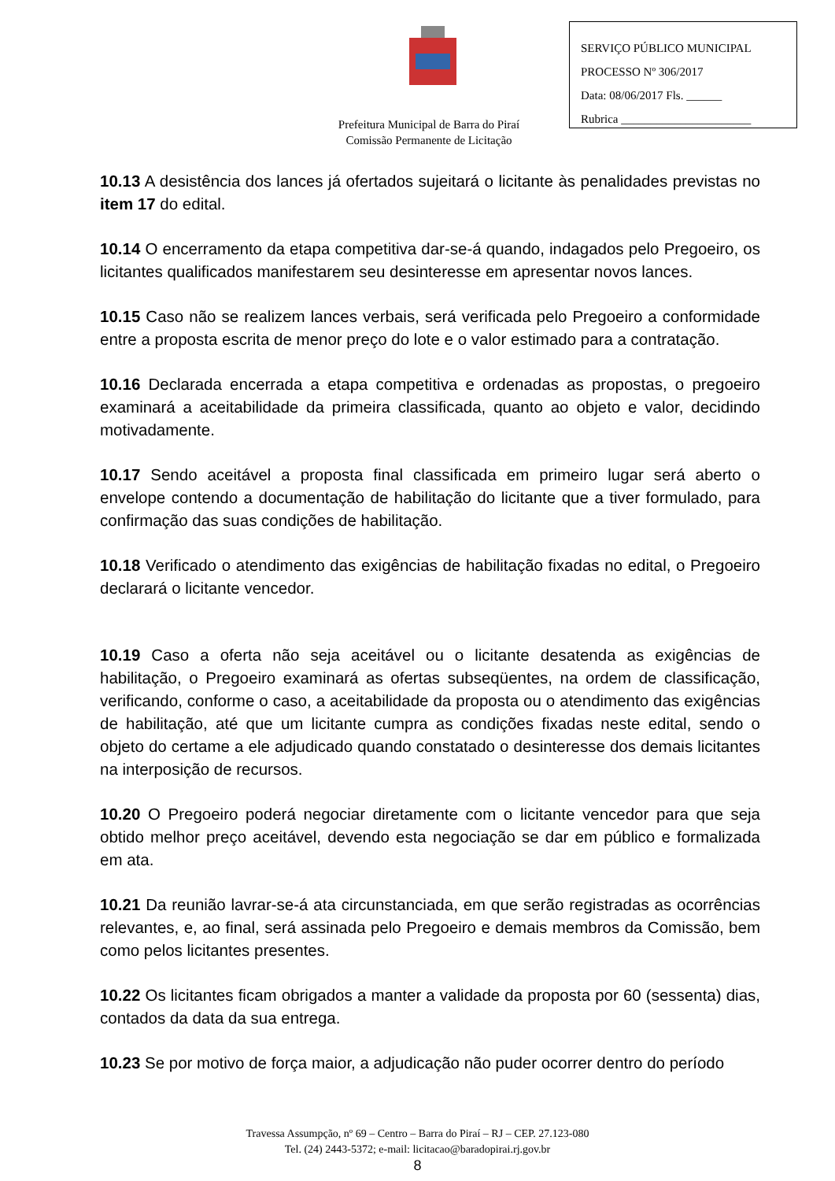Prefeitura Municipal de Barra do Piraí
Comissão Permanente de Licitação
SERVIÇO PÚBLICO MUNICIPAL
PROCESSO Nº 306/2017
Data: 08/06/2017 Fls. ______
Rubrica ______________________
10.13 A desistência dos lances já ofertados sujeitará o licitante às penalidades previstas no item 17 do edital.
10.14 O encerramento da etapa competitiva dar-se-á quando, indagados pelo Pregoeiro, os licitantes qualificados manifestarem seu desinteresse em apresentar novos lances.
10.15 Caso não se realizem lances verbais, será verificada pelo Pregoeiro a conformidade entre a proposta escrita de menor preço do lote e o valor estimado para a contratação.
10.16 Declarada encerrada a etapa competitiva e ordenadas as propostas, o pregoeiro examinará a aceitabilidade da primeira classificada, quanto ao objeto e valor, decidindo motivadamente.
10.17 Sendo aceitável a proposta final classificada em primeiro lugar será aberto o envelope contendo a documentação de habilitação do licitante que a tiver formulado, para confirmação das suas condições de habilitação.
10.18 Verificado o atendimento das exigências de habilitação fixadas no edital, o Pregoeiro declarará o licitante vencedor.
10.19 Caso a oferta não seja aceitável ou o licitante desatenda as exigências de habilitação, o Pregoeiro examinará as ofertas subseqüentes, na ordem de classificação, verificando, conforme o caso, a aceitabilidade da proposta ou o atendimento das exigências de habilitação, até que um licitante cumpra as condições fixadas neste edital, sendo o objeto do certame a ele adjudicado quando constatado o desinteresse dos demais licitantes na interposição de recursos.
10.20 O Pregoeiro poderá negociar diretamente com o licitante vencedor para que seja obtido melhor preço aceitável, devendo esta negociação se dar em público e formalizada em ata.
10.21 Da reunião lavrar-se-á ata circunstanciada, em que serão registradas as ocorrências relevantes, e, ao final, será assinada pelo Pregoeiro e demais membros da Comissão, bem como pelos licitantes presentes.
10.22 Os licitantes ficam obrigados a manter a validade da proposta por 60 (sessenta) dias, contados da data da sua entrega.
10.23 Se por motivo de força maior, a adjudicação não puder ocorrer dentro do período
Travessa Assumpção, nº 69 – Centro – Barra do Piraí – RJ – CEP. 27.123-080
Tel. (24) 2443-5372; e-mail: licitacao@baradopirai.rj.gov.br
8